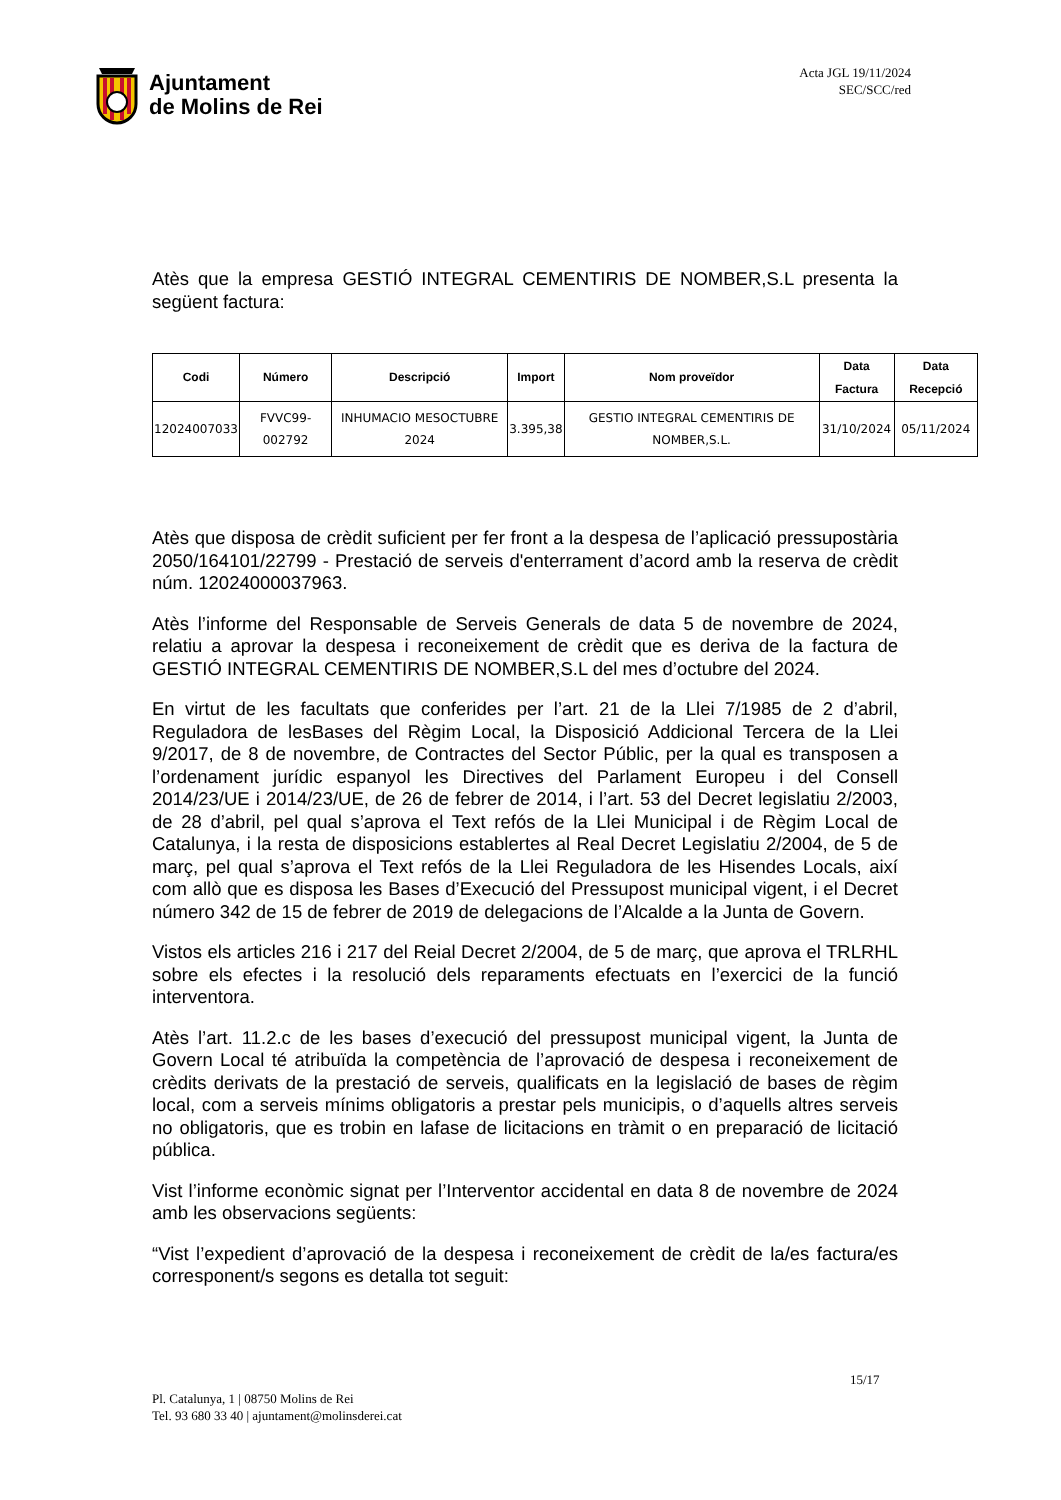Ajuntament
de Molins de Rei
Acta JGL 19/11/2024
SEC/SCC/red
Atès que la empresa GESTIÓ INTEGRAL CEMENTIRIS DE NOMBER,S.L presenta la següent factura:
| Codi | Número | Descripció | Import | Nom proveïdor | Data Factura | Data Recepció |
| --- | --- | --- | --- | --- | --- | --- |
| 12024007033 | FVVC99-002792 | INHUMACIO MESOCTUBRE 2024 | 3.395,38 | GESTIO INTEGRAL CEMENTIRIS DE NOMBER,S.L. | 31/10/2024 | 05/11/2024 |
Atès que disposa de crèdit suficient per fer front a la despesa de l’aplicació pressupostària 2050/164101/22799 - Prestació de serveis d'enterrament d’acord amb la reserva de crèdit núm. 12024000037963.
Atès l’informe del Responsable de Serveis Generals de data 5 de novembre de 2024, relatiu a aprovar la despesa i reconeixement de crèdit que es deriva de la factura de GESTIÓ INTEGRAL CEMENTIRIS DE NOMBER,S.L del mes d’octubre del 2024.
En virtut de les facultats que conferides per l’art. 21 de la Llei 7/1985 de 2 d’abril, Reguladora de lesBases del Règim Local, la Disposició Addicional Tercera de la Llei 9/2017, de 8 de novembre, de Contractes del Sector Públic, per la qual es transposen a l’ordenament jurídic espanyol les Directives del Parlament Europeu i del Consell 2014/23/UE i 2014/23/UE, de 26 de febrer de 2014, i l’art. 53 del Decret legislatiu 2/2003, de 28 d’abril, pel qual s’aprova el Text refós de la Llei Municipal i de Règim Local de Catalunya, i la resta de disposicions establertes al Real Decret Legislatiu 2/2004, de 5 de març, pel qual s’aprova el Text refós de la Llei Reguladora de les Hisendes Locals, així com allò que es disposa les Bases d’Execució del Pressupost municipal vigent, i el Decret número 342 de 15 de febrer de 2019 de delegacions de l’Alcalde a la Junta de Govern.
Vistos els articles 216 i 217 del Reial Decret 2/2004, de 5 de març, que aprova el TRLRHL sobre els efectes i la resolució dels reparaments efectuats en l’exercici de la funció interventora.
Atès l’art. 11.2.c de les bases d’execució del pressupost municipal vigent, la Junta de Govern Local té atribuïda la competència de l’aprovació de despesa i reconeixement de crèdits derivats de la prestació de serveis, qualificats en la legislació de bases de règim local, com a serveis mínims obligatoris a prestar pels municipis, o d’aquells altres serveis no obligatoris, que es trobin en lafase de licitacions en tràmit o en preparació de licitació pública.
Vist l’informe econòmic signat per l’Interventor accidental en data 8 de novembre de 2024 amb les observacions següents:
“Vist l’expedient d’aprovació de la despesa i reconeixement de crèdit de la/es factura/es corresponent/s segons es detalla tot seguit:
15/17
Pl. Catalunya, 1 | 08750 Molins de Rei
Tel. 93 680 33 40 | ajuntament@molinsderei.cat